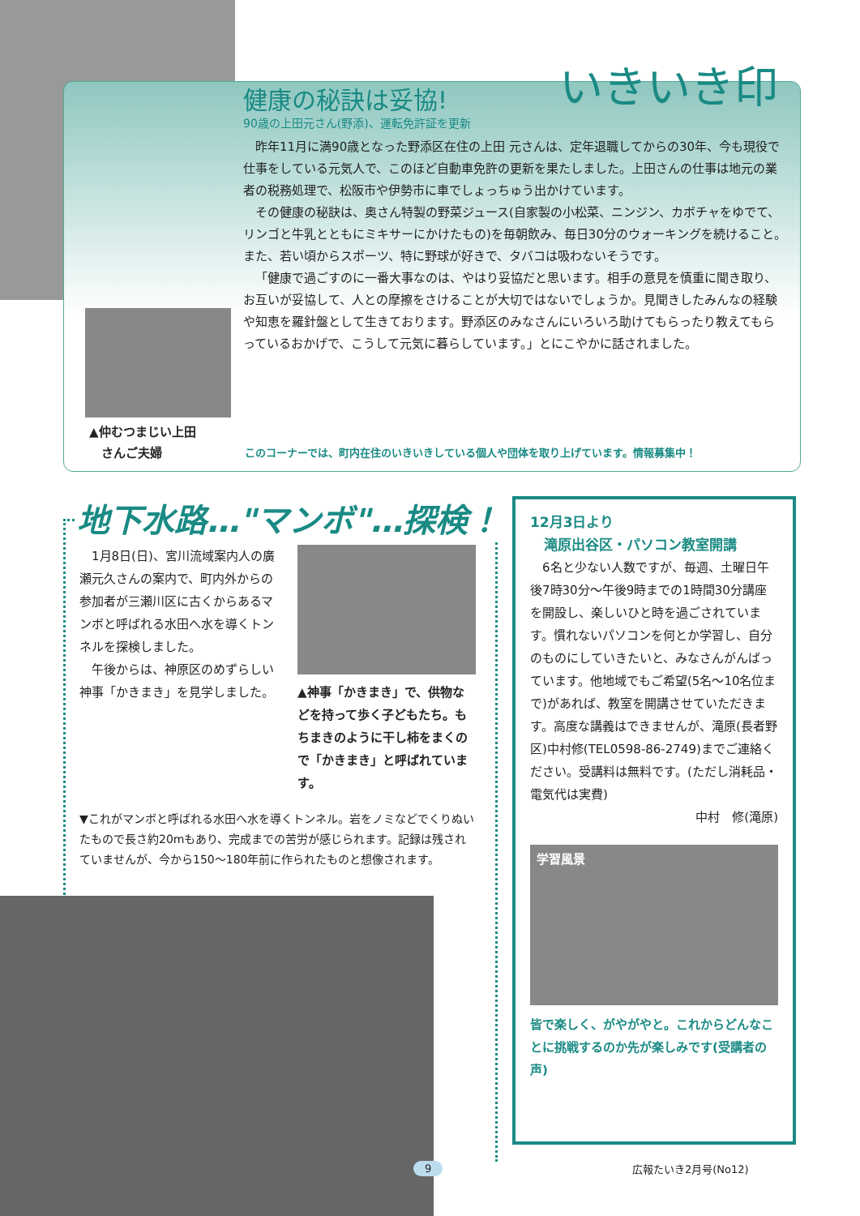いきいき印
健康の秘訣は妥協!
90歳の上田元さん(野添)、運転免許証を更新
昨年11月に満90歳となった野添区在住の上田 元さんは、定年退職してからの30年、今も現役で仕事をしている元気人で、このほど自動車免許の更新を果たしました。上田さんの仕事は地元の業者の税務処理で、松阪市や伊勢市に車でしょっちゅう出かけています。
その健康の秘訣は、奥さん特製の野菜ジュース(自家製の小松菜、ニンジン、カボチャをゆでて、リンゴと牛乳とともにミキサーにかけたもの)を毎朝飲み、毎日30分のウォーキングを続けること。また、若い頃からスポーツ、特に野球が好きで、タバコは吸わないそうです。
「健康で過ごすのに一番大事なのは、やはり妥協だと思います。相手の意見を慎重に聞き取り、お互いが妥協して、人との摩擦をさけることが大切ではないでしょうか。見聞きしたみんなの経験や知恵を羅針盤として生きております。野添区のみなさんにいろいろ助けてもらったり教えてもらっているおかげで、こうして元気に暮らしています。」とにこやかに話されました。
▲仲むつまじい上田
　さんご夫婦
このコーナーでは、町内在住のいきいきしている個人や団体を取り上げています。情報募集中！
地下水路…"マンボ"…探検！
1月8日(日)、宮川流域案内人の廣瀬元久さんの案内で、町内外からの参加者が三瀬川区に古くからあるマンボと呼ばれる水田へ水を導くトンネルを探検しました。
午後からは、神原区のめずらしい神事「かきまき」を見学しました。
▲神事「かきまき」で、供物などを持って歩く子どもたち。もちまきのように干し柿をまくので「かきまき」と呼ばれています。
▼これがマンボと呼ばれる水田へ水を導くトンネル。岩をノミなどでくりぬいたもので長さ約20mもあり、完成までの苦労が感じられます。記録は残されていませんが、今から150～180年前に作られたものと想像されます。
12月3日より
　滝原出谷区・パソコン教室開講
6名と少ない人数ですが、毎週、土曜日午後7時30分～午後9時までの1時間30分講座を開設し、楽しいひと時を過ごされています。慣れないパソコンを何とか学習し、自分のものにしていきたいと、みなさんがんばっています。他地域でもご希望(5名～10名位まで)があれば、教室を開講させていただきます。高度な講義はできませんが、滝原(長者野区)中村修(TEL0598-86-2749)までご連絡ください。受講料は無料です。(ただし消耗品・電気代は実費)
中村　修(滝原)
学習風景
皆で楽しく、がやがやと。これからどんなことに挑戦するのか先が楽しみです(受講者の声)
9 広報たいき2月号(No12)